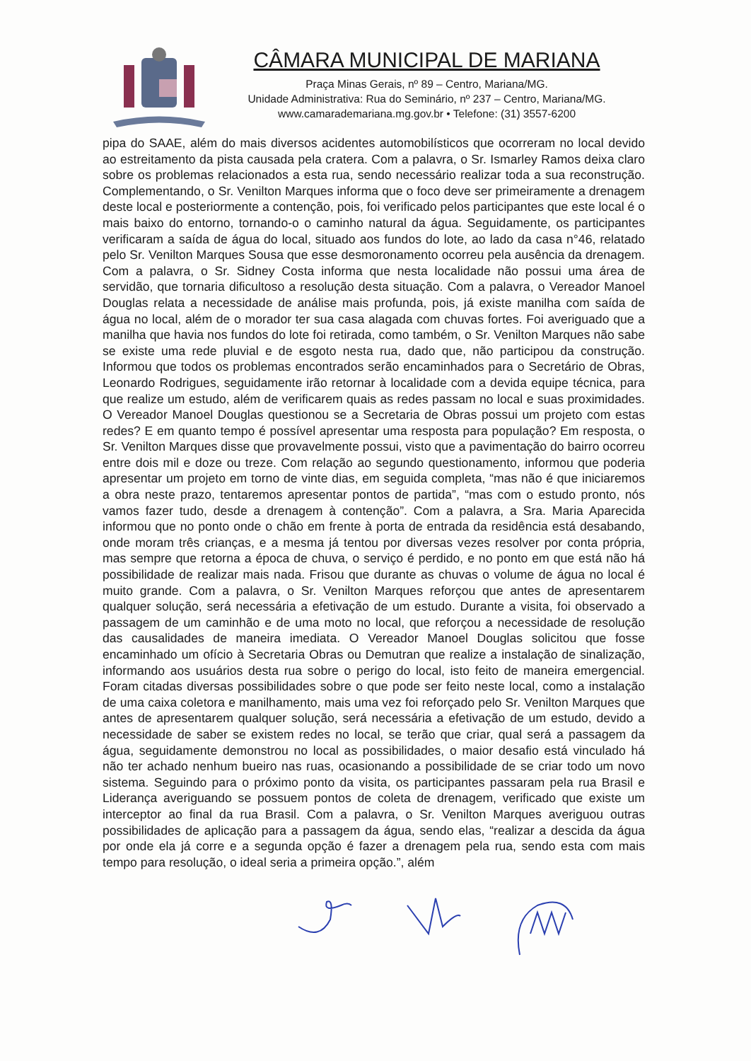CÂMARA MUNICIPAL DE MARIANA
Praça Minas Gerais, nº 89 – Centro, Mariana/MG.
Unidade Administrativa: Rua do Seminário, nº 237 – Centro, Mariana/MG.
www.camarademariana.mg.gov.br • Telefone: (31) 3557-6200
pipa do SAAE, além do mais diversos acidentes automobilísticos que ocorreram no local devido ao estreitamento da pista causada pela cratera. Com a palavra, o Sr. Ismarley Ramos deixa claro sobre os problemas relacionados a esta rua, sendo necessário realizar toda a sua reconstrução. Complementando, o Sr. Venilton Marques informa que o foco deve ser primeiramente a drenagem deste local e posteriormente a contenção, pois, foi verificado pelos participantes que este local é o mais baixo do entorno, tornando-o o caminho natural da água. Seguidamente, os participantes verificaram a saída de água do local, situado aos fundos do lote, ao lado da casa n°46, relatado pelo Sr. Venilton Marques Sousa que esse desmoronamento ocorreu pela ausência da drenagem. Com a palavra, o Sr. Sidney Costa informa que nesta localidade não possui uma área de servidão, que tornaria dificultoso a resolução desta situação. Com a palavra, o Vereador Manoel Douglas relata a necessidade de análise mais profunda, pois, já existe manilha com saída de água no local, além de o morador ter sua casa alagada com chuvas fortes. Foi averiguado que a manilha que havia nos fundos do lote foi retirada, como também, o Sr. Venilton Marques não sabe se existe uma rede pluvial e de esgoto nesta rua, dado que, não participou da construção. Informou que todos os problemas encontrados serão encaminhados para o Secretário de Obras, Leonardo Rodrigues, seguidamente irão retornar à localidade com a devida equipe técnica, para que realize um estudo, além de verificarem quais as redes passam no local e suas proximidades. O Vereador Manoel Douglas questionou se a Secretaria de Obras possui um projeto com estas redes? E em quanto tempo é possível apresentar uma resposta para população? Em resposta, o Sr. Venilton Marques disse que provavelmente possui, visto que a pavimentação do bairro ocorreu entre dois mil e doze ou treze. Com relação ao segundo questionamento, informou que poderia apresentar um projeto em torno de vinte dias, em seguida completa, “mas não é que iniciaremos a obra neste prazo, tentaremos apresentar pontos de partida”, “mas com o estudo pronto, nós vamos fazer tudo, desde a drenagem à contenção”. Com a palavra, a Sra. Maria Aparecida informou que no ponto onde o chão em frente à porta de entrada da residência está desabando, onde moram três crianças, e a mesma já tentou por diversas vezes resolver por conta própria, mas sempre que retorna a época de chuva, o serviço é perdido, e no ponto em que está não há possibilidade de realizar mais nada. Frisou que durante as chuvas o volume de água no local é muito grande. Com a palavra, o Sr. Venilton Marques reforçou que antes de apresentarem qualquer solução, será necessária a efetivação de um estudo. Durante a visita, foi observado a passagem de um caminhão e de uma moto no local, que reforçou a necessidade de resolução das causalidades de maneira imediata. O Vereador Manoel Douglas solicitou que fosse encaminhado um ofício à Secretaria Obras ou Demutran que realize a instalação de sinalização, informando aos usuários desta rua sobre o perigo do local, isto feito de maneira emergencial. Foram citadas diversas possibilidades sobre o que pode ser feito neste local, como a instalação de uma caixa coletora e manilhamento, mais uma vez foi reforçado pelo Sr. Venilton Marques que antes de apresentarem qualquer solução, será necessária a efetivação de um estudo, devido a necessidade de saber se existem redes no local, se terão que criar, qual será a passagem da água, seguidamente demonstrou no local as possibilidades, o maior desafio está vinculado há não ter achado nenhum bueiro nas ruas, ocasionando a possibilidade de se criar todo um novo sistema. Seguindo para o próximo ponto da visita, os participantes passaram pela rua Brasil e Liderança averiguando se possuem pontos de coleta de drenagem, verificado que existe um interceptor ao final da rua Brasil. Com a palavra, o Sr. Venilton Marques averiguou outras possibilidades de aplicação para a passagem da água, sendo elas, “realizar a descida da água por onde ela já corre e a segunda opção é fazer a drenagem pela rua, sendo esta com mais tempo para resolução, o ideal seria a primeira opção.”, além